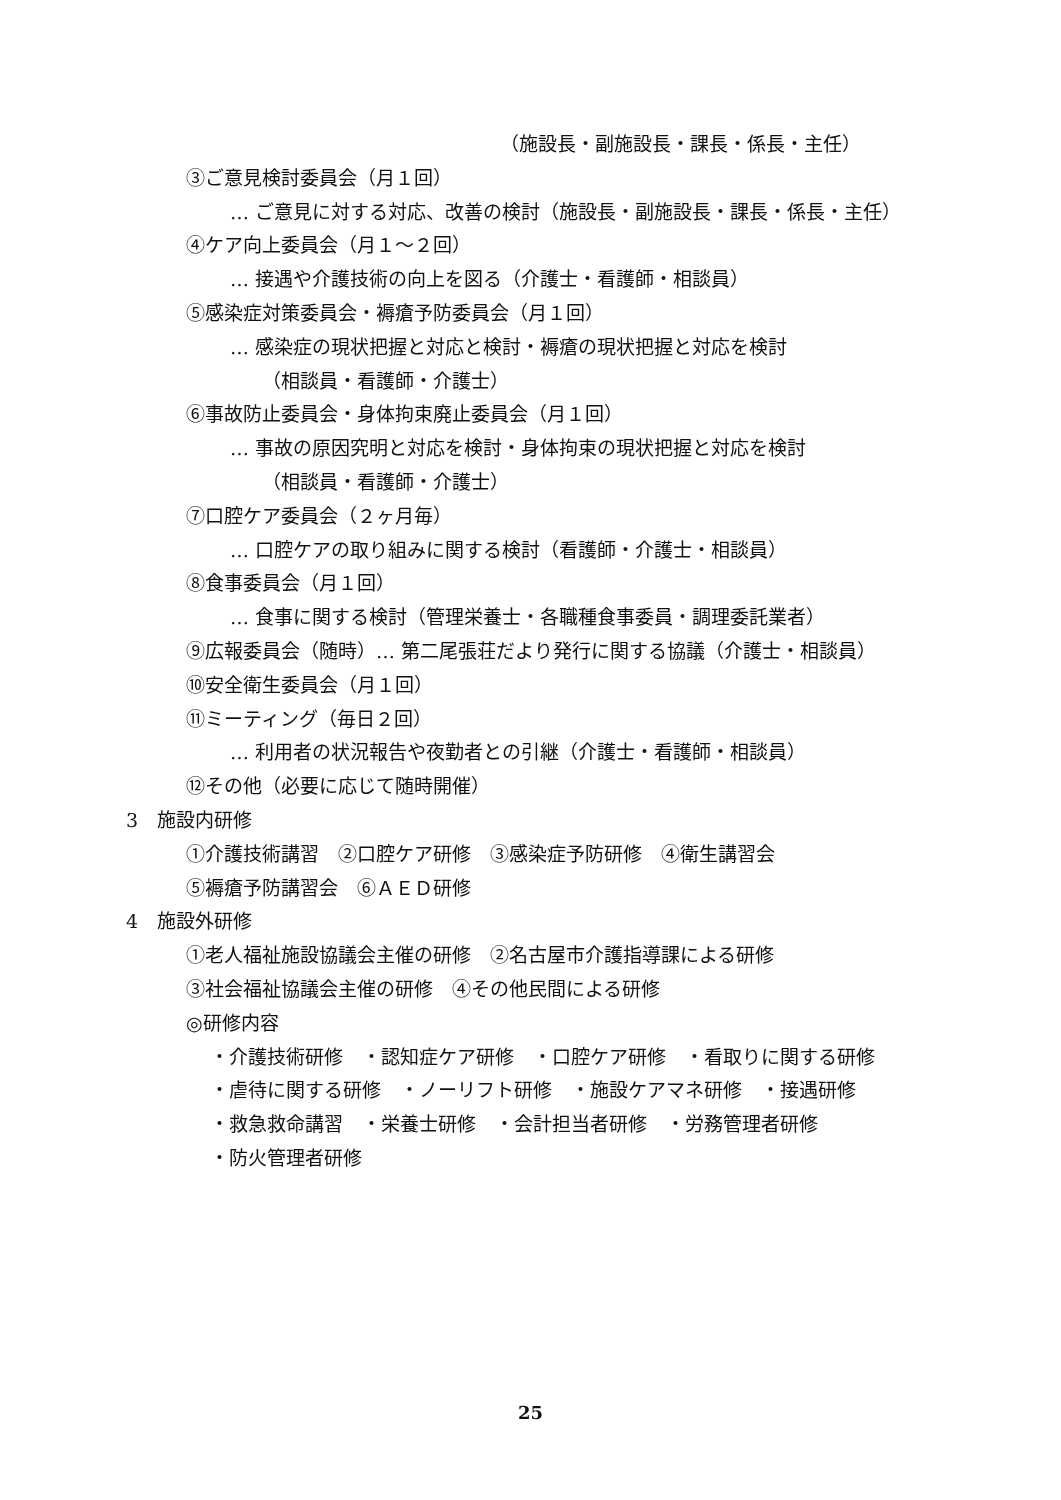（施設長・副施設長・課長・係長・主任）
③ご意見検討委員会（月１回）
… ご意見に対する対応、改善の検討（施設長・副施設長・課長・係長・主任）
④ケア向上委員会（月１～２回）
… 接遇や介護技術の向上を図る（介護士・看護師・相談員）
⑤感染症対策委員会・褥瘡予防委員会（月１回）
… 感染症の現状把握と対応と検討・褥瘡の現状把握と対応を検討
（相談員・看護師・介護士）
⑥事故防止委員会・身体拘束廃止委員会（月１回）
… 事故の原因究明と対応を検討・身体拘束の現状把握と対応を検討
（相談員・看護師・介護士）
⑦口腔ケア委員会（２ヶ月毎）
… 口腔ケアの取り組みに関する検討（看護師・介護士・相談員）
⑧食事委員会（月１回）
… 食事に関する検討（管理栄養士・各職種食事委員・調理委託業者）
⑨広報委員会（随時）… 第二尾張荘だより発行に関する協議（介護士・相談員）
⑩安全衛生委員会（月１回）
⑪ミーティング（毎日２回）
… 利用者の状況報告や夜勤者との引継（介護士・看護師・相談員）
⑫その他（必要に応じて随時開催）
3　施設内研修
①介護技術講習　②口腔ケア研修　③感染症予防研修　④衛生講習会
⑤褥瘡予防講習会　⑥ＡＥＤ研修
4　施設外研修
①老人福祉施設協議会主催の研修　②名古屋市介護指導課による研修
③社会福祉協議会主催の研修　④その他民間による研修
◎研修内容
・介護技術研修　・認知症ケア研修　・口腔ケア研修　・看取りに関する研修
・虐待に関する研修　・ノーリフト研修　・施設ケアマネ研修　・接遇研修
・救急救命講習　・栄養士研修　・会計担当者研修　・労務管理者研修
・防火管理者研修
25